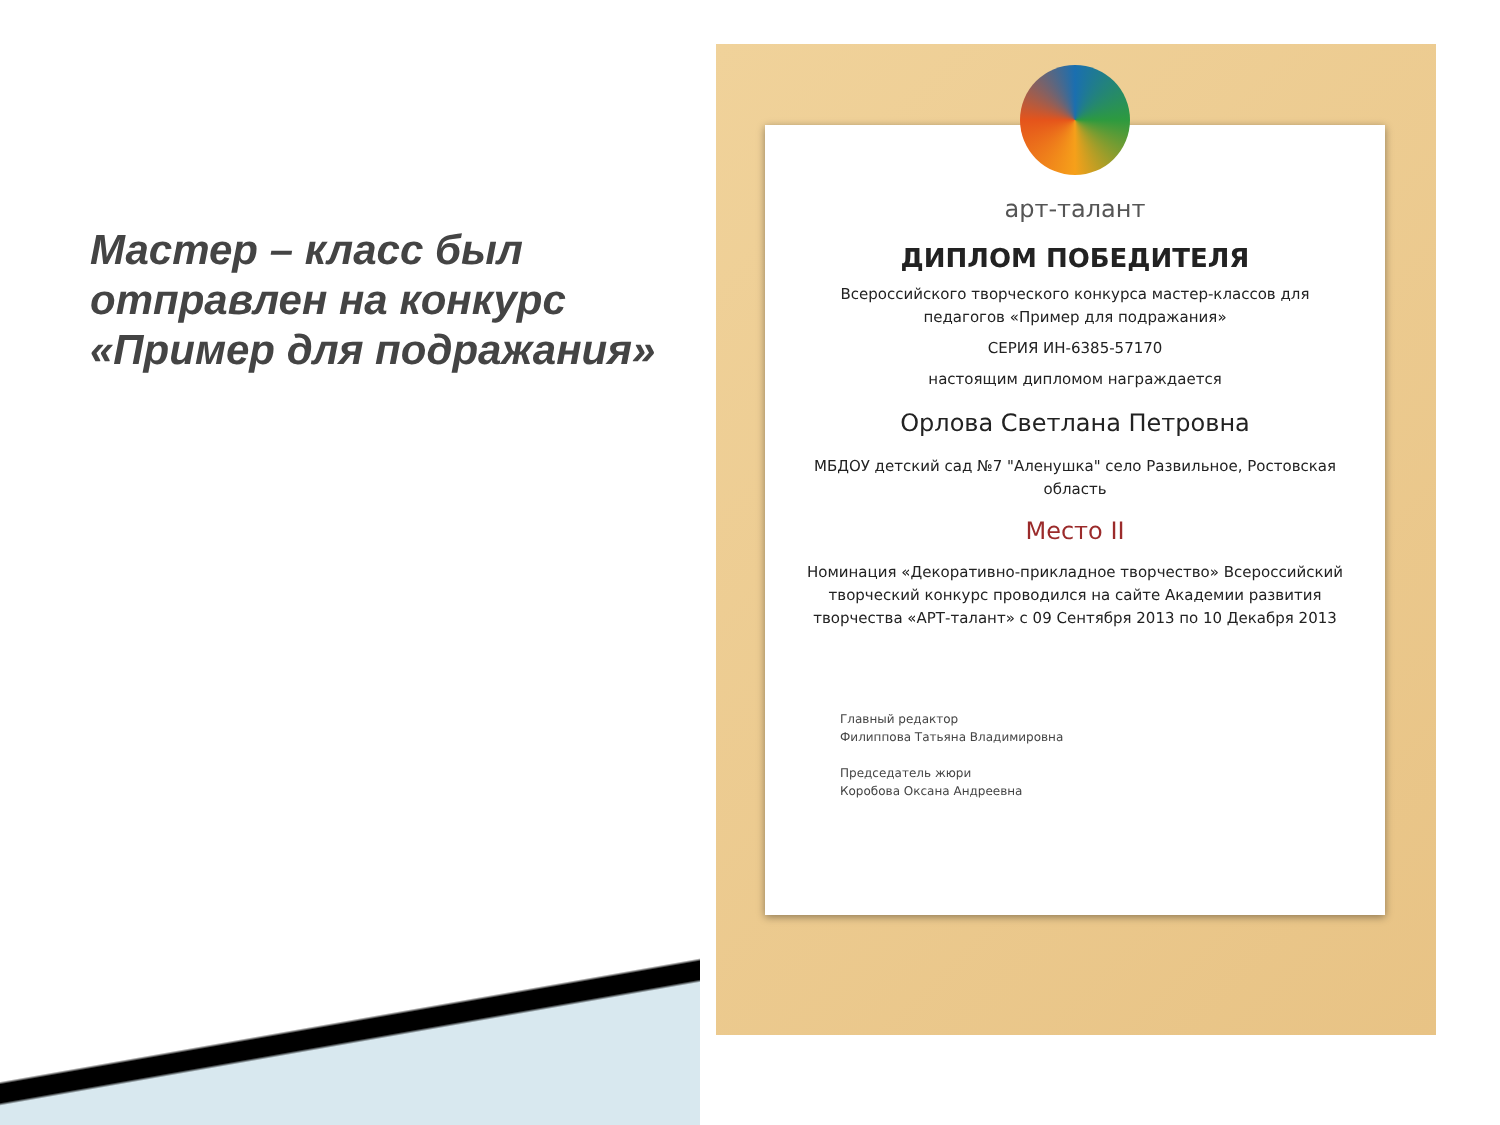Мастер – класс был отправлен на конкурс «Пример для подражания»
арт-талант
ДИПЛОМ ПОБЕДИТЕЛЯ
Всероссийского творческого конкурса мастер-классов для педагогов «Пример для подражания»
СЕРИЯ ИН-6385-57170
настоящим дипломом награждается
Орлова Светлана Петровна
МБДОУ детский сад №7 "Аленушка" село Развильное, Ростовская область
Место II
Номинация «Декоративно-прикладное творчество» Всероссийский творческий конкурс проводился на сайте Академии развития творчества «АРТ-талант» с 09 Сентября 2013 по 10 Декабря 2013
Главный редактор
Филиппова Татьяна Владимировна
Председатель жюри
Коробова Оксана Андреевна